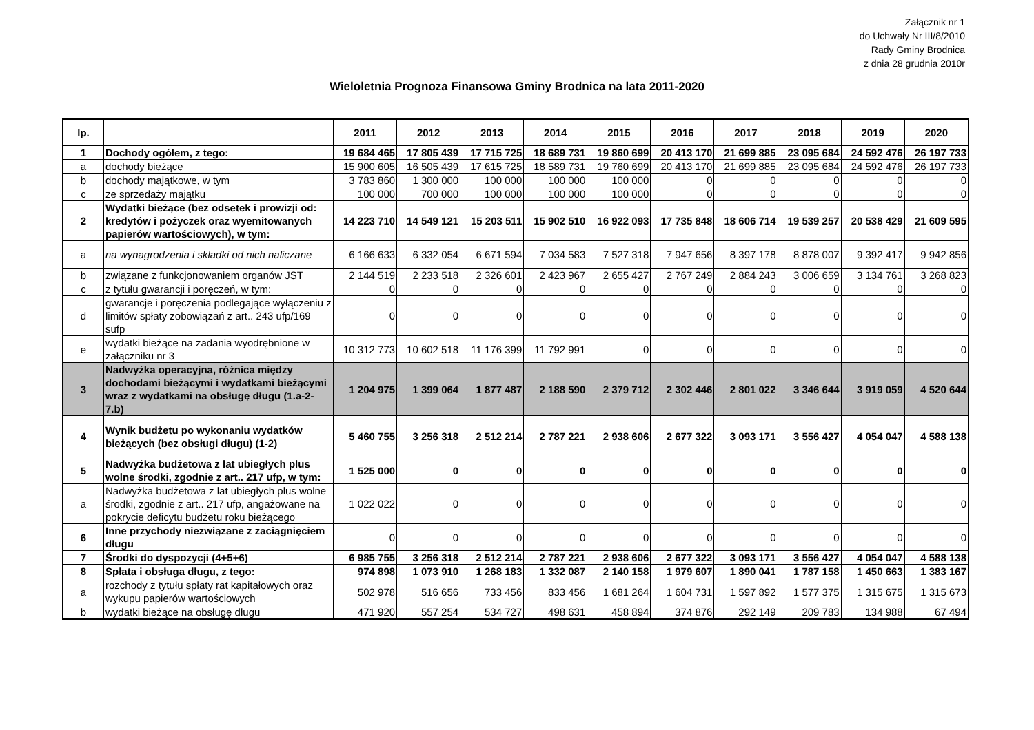Załącznik nr 1
do Uchwały Nr III/8/2010
Rady Gminy Brodnica
z dnia 28 grudnia 2010r
Wieloletnia Prognoza Finansowa Gminy Brodnica na lata 2011-2020
| lp. | | 2011 | 2012 | 2013 | 2014 | 2015 | 2016 | 2017 | 2018 | 2019 | 2020 |
| --- | --- | --- | --- | --- | --- | --- | --- | --- | --- | --- | --- |
| 1 | Dochody ogółem, z tego: | 19 684 465 | 17 805 439 | 17 715 725 | 18 689 731 | 19 860 699 | 20 413 170 | 21 699 885 | 23 095 684 | 24 592 476 | 26 197 733 |
| a | dochody bieżące | 15 900 605 | 16 505 439 | 17 615 725 | 18 589 731 | 19 760 699 | 20 413 170 | 21 699 885 | 23 095 684 | 24 592 476 | 26 197 733 |
| b | dochody majątkowe, w tym | 3 783 860 | 1 300 000 | 100 000 | 100 000 | 100 000 | 0 | 0 | 0 | 0 | 0 |
| c | ze sprzedaży majątku | 100 000 | 700 000 | 100 000 | 100 000 | 100 000 | 0 | 0 | 0 | 0 | 0 |
| 2 | Wydatki bieżące (bez odsetek i prowizji od: kredytów i pożyczek oraz wyemitowanych papierów wartościowych), w tym: | 14 223 710 | 14 549 121 | 15 203 511 | 15 902 510 | 16 922 093 | 17 735 848 | 18 606 714 | 19 539 257 | 20 538 429 | 21 609 595 |
| a | na wynagrodzenia i składki od nich naliczane | 6 166 633 | 6 332 054 | 6 671 594 | 7 034 583 | 7 527 318 | 7 947 656 | 8 397 178 | 8 878 007 | 9 392 417 | 9 942 856 |
| b | związane z funkcjonowaniem organów JST | 2 144 519 | 2 233 518 | 2 326 601 | 2 423 967 | 2 655 427 | 2 767 249 | 2 884 243 | 3 006 659 | 3 134 761 | 3 268 823 |
| c | z tytułu gwarancji i poręczeń, w tym: | 0 | 0 | 0 | 0 | 0 | 0 | 0 | 0 | 0 | 0 |
| d | gwarancje i poręczenia podlegające wyłączeniu z limitów spłaty zobowiązań z art.. 243 ufp/169 sufp | 0 | 0 | 0 | 0 | 0 | 0 | 0 | 0 | 0 | 0 |
| e | wydatki bieżące na zadania wyodrębnione w załączniku nr 3 | 10 312 773 | 10 602 518 | 11 176 399 | 11 792 991 | 0 | 0 | 0 | 0 | 0 | 0 |
| 3 | Nadwyżka operacyjna, różnica między dochodami bieżącymi i wydatkami bieżącymi wraz z wydatkami na obsługę długu (1.a-2-7.b) | 1 204 975 | 1 399 064 | 1 877 487 | 2 188 590 | 2 379 712 | 2 302 446 | 2 801 022 | 3 346 644 | 3 919 059 | 4 520 644 |
| 4 | Wynik budżetu po wykonaniu wydatków bieżących (bez obsługi długu) (1-2) | 5 460 755 | 3 256 318 | 2 512 214 | 2 787 221 | 2 938 606 | 2 677 322 | 3 093 171 | 3 556 427 | 4 054 047 | 4 588 138 |
| 5 | Nadwyżka budżetowa z lat ubiegłych plus wolne środki, zgodnie z art.. 217 ufp, w tym: | 1 525 000 | 0 | 0 | 0 | 0 | 0 | 0 | 0 | 0 | 0 |
| a | Nadwyżka budżetowa z lat ubiegłych plus wolne środki, zgodnie z art.. 217 ufp, angażowane na pokrycie deficytu budżetu roku bieżącego | 1 022 022 | 0 | 0 | 0 | 0 | 0 | 0 | 0 | 0 | 0 |
| 6 | Inne przychody niezwiązane z zaciągnięciem długu | 0 | 0 | 0 | 0 | 0 | 0 | 0 | 0 | 0 | 0 |
| 7 | Środki do dyspozycji (4+5+6) | 6 985 755 | 3 256 318 | 2 512 214 | 2 787 221 | 2 938 606 | 2 677 322 | 3 093 171 | 3 556 427 | 4 054 047 | 4 588 138 |
| 8 | Spłata i obsługa długu, z tego: | 974 898 | 1 073 910 | 1 268 183 | 1 332 087 | 2 140 158 | 1 979 607 | 1 890 041 | 1 787 158 | 1 450 663 | 1 383 167 |
| a | rozchody z tytułu spłaty rat kapitałowych oraz wykupu papierów wartościowych | 502 978 | 516 656 | 733 456 | 833 456 | 1 681 264 | 1 604 731 | 1 597 892 | 1 577 375 | 1 315 675 | 1 315 673 |
| b | wydatki bieżące na obsługę długu | 471 920 | 557 254 | 534 727 | 498 631 | 458 894 | 374 876 | 292 149 | 209 783 | 134 988 | 67 494 |